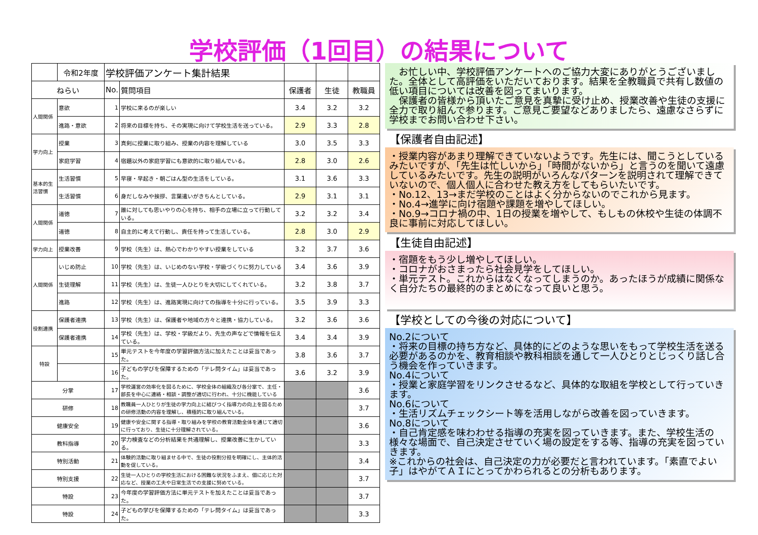学校評価（1回目）の結果について
| | 令和2年度 | 学校評価アンケート集計結果 | | | | |
| ねらい | | No. | 質問項目 | 保護者 | 生徒 | 教職員 |
| 人間関係 | 意欲 | 1 | 学校に来るのが楽しい | 3.4 | 3.2 | 3.2 |
| | 進路・意欲 | 2 | 将来の目標を持ち、その実現に向けて学校生活を送っている。 | 2.9 | 3.3 | 2.8 |
| 学力向上 | 授業 | 3 | 真剣に授業に取り組み、授業の内容を理解している | 3.0 | 3.5 | 3.3 |
| | 家庭学習 | 4 | 宿題以外の家庭学習にも意欲的に取り組んでいる。 | 2.8 | 3.0 | 2.6 |
| 基本的生活習慣 | 生活習慣 | 5 | 早寝・早起き・朝ごはん型の生活をしている。 | 3.1 | 3.6 | 3.3 |
| | 生活習慣 | 6 | 身だしなみや挨拶、言葉遣いがきちんとしている。 | 2.9 | 3.1 | 3.1 |
| 人間関係 | 道徳 | 7 | 誰に対しても思いやりの心を持ち、相手の立場に立って行動している。 | 3.2 | 3.2 | 3.4 |
| | 道徳 | 8 | 自主的に考えて行動し、責任を持って生活している。 | 2.8 | 3.0 | 2.9 |
| 学力向上 | 授業改善 | 9 | 学校（先生）は、熱心でわかりやすい授業をしている | 3.2 | 3.7 | 3.6 |
| 人間関係 | いじめ防止 | 10 | 学校（先生）は、いじめのない学校・学級づくりに努力している | 3.4 | 3.6 | 3.9 |
| | 生徒理解 | 11 | 学校（先生）は、生徒一人ひとりを大切にしてくれている。 | 3.2 | 3.8 | 3.7 |
| | 進路 | 12 | 学校（先生）は、進路実現に向けての指導を十分に行っている。 | 3.5 | 3.9 | 3.3 |
| 役割連携 | 保護者連携 | 13 | 学校（先生）は、保護者や地域の方々と連携・協力している。 | 3.2 | 3.6 | 3.6 |
| | 保護者連携 | 14 | 学校（先生）は、学校・学級だより、先生の声などで情報を伝えている。 | 3.4 | 3.4 | 3.9 |
| 特設 | | 15 | 単元テストを今年度の学習評価方法に加えたことは妥当であった。 | 3.8 | 3.6 | 3.7 |
| | | 16 | 子どもの学びを保障するための「テレ問タイム」は妥当であった。 | 3.6 | 3.2 | 3.9 |
| 分掌 | | 17 | 学校運営の効率化を図るために、学校全体の組織及び各分掌で、主任・部長を中心に連絡・相談・調整が適切に行われ、十分に機能している | | | 3.6 |
| 研修 | | 18 | 教職員一人ひとりが生徒の学力向上に結びつく指導力の向上を図るための研修活動の内容を理解し、積極的に取り組んでいる。 | | | 3.7 |
| 健康安全 | | 19 | 健康や安全に関する指導・取り組みを学校の教育活動全体を通じて適切に行っており、生徒に十分理解されている。 | | | 3.6 |
| 教科指導 | | 20 | 学力検査などの分析結果を共通理解し、授業改善に生かしている。 | | | 3.3 |
| 特別活動 | | 21 | 体験的活動に取り組ませる中で、生徒の役割分担を明確にし、主体的活動を促している。 | | | 3.4 |
| 特別支援 | | 22 | 生徒一人ひとりの学校生活における困難な状況をふまえ、個に応じた対応など、授業の工夫や日常生活での支援に努めている。 | | | 3.7 |
| 特設 | | 23 | 今年度の学習評価方法に単元テストを加えたことは妥当であった。 | | | 3.7 |
| 特設 | | 24 | 子どもの学びを保障するための「テレ問タイム」は妥当であった。 | | | 3.3 |
　お忙しい中、学校評価アンケートへのご協力大変にありがとうございました。全体として高評価をいただいております。結果を全教職員で共有し数値の低い項目については改善を図ってまいります。
　保護者の皆様から頂いたご意見を真摯に受け止め、授業改善や生徒の支援に全力で取り組んで参ります。ご意見ご要望などありましたら、遠慮なさらずに学校までお問い合わせ下さい。
【保護者自由記述】
・授業内容があまり理解できていないようです。先生には、聞こうとしているみたいですが、「先生は忙しいから」「時間がないから」と言うのを聞いて遠慮しているみたいです。先生の説明がいろんなパターンを説明されて理解できていないので、個人個人に合わせた教え方をしてもらいたいです。
・No.12、13→まだ学校のことはよく分からないのでこれから見ます。
・No.4→進学に向け宿題や課題を増やしてほしい。
・No.9→コロナ禍の中、1日の授業を増やして、もしもの休校や生徒の体調不良に事前に対応してほしい。
【生徒自由記述】
・宿題をもう少し増やしてほしい。
・コロナがおさまったら社会見学をしてほしい。
・単元テスト。これからはなくなってしまうのか。あったほうが成績に関係なく自分たちの最終的のまとめになって良いと思う。
【学校としての今後の対応について】
No.2について
・将来の目標の持ち方など、具体的にどのような思いをもって学校生活を送る必要があるのかを、教育相談や教科相談を通して一人ひとりとじっくり話し合う機会を作っていきます。
No.4について
・授業と家庭学習をリンクさせるなど、具体的な取組を学校として行っていきます。
No.6について
・生活リズムチェックシート等を活用しながら改善を図っていきます。
No.8について
・自己肯定感を味わわせる指導の充実を図っていきます。また、学校生活の様々な場面で、自己決定させていく場の設定をする等、指導の充実を図っていきます。
※これからの社会は、自己決定の力が必要だと言われています。「素直でよい子」はやがてＡＩにとってかわられるとの分析もあります。